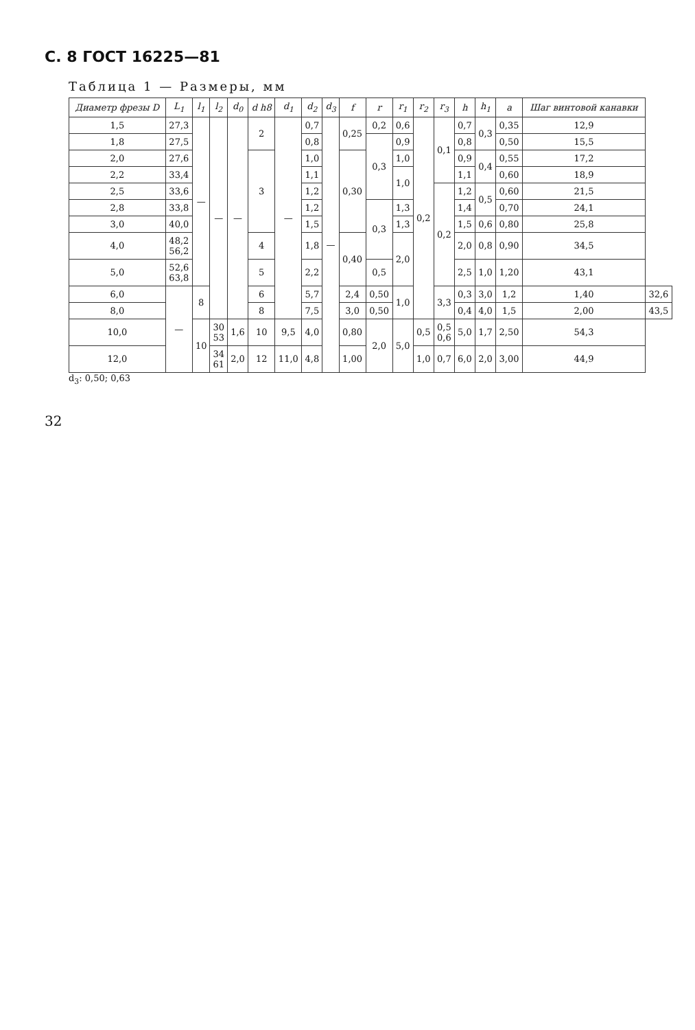С. 8 ГОСТ 16225—81
Таблица 1 — Размеры, мм
| Диаметр фрезы D | L<sub>1</sub> | l<sub>1</sub> | l<sub>2</sub> | d<sub>0</sub> | d h8 | d<sub>1</sub> | d<sub>2</sub> | d<sub>3</sub> | f | r | r<sub>1</sub> | r<sub>2</sub> | r<sub>3</sub> | h | h<sub>1</sub> | a | Шаг винтовой канавки | |
| --- | --- | --- | --- | --- | --- | --- | --- | --- | --- | --- | --- | --- | --- | --- | --- | --- | --- | --- |
| 1,5 | 27,3 | — | — | — | 2 | — | 0,7 | — | 0,25 | 0,2 | 0,6 | 0,2 | 0,1 | 0,7 | 0,3 | 0,35 | 12,9 | |
| 1,8 | 27,5 | | | | | | 0,8 | | | 0,3 | 0,9 | | | 0,8 | | 0,50 | 15,5 | |
| 2,0 | 27,6 | | | | 3 | | 1,0 | | 0,30 | | 1,0 | | | 0,9 | 0,4 | 0,55 | 17,2 | |
| 2,2 | 33,4 | | | | | | 1,1 | | | | 1,0 | | | 1,1 | | 0,60 | 18,9 | |
| 2,5 | 33,6 | | | | | | 1,2 | | | | | | 0,2 | 1,2 | 0,5 | 0,60 | 21,5 | |
| 2,8 | 33,8 | | | | | | 1,2 | | | 0,3 | 1,3 | | | 1,4 | | 0,70 | 24,1 | |
| 3,0 | 40,0 | | | | | | 1,5 | | | | 1,3 | | | 1,5 | 0,6 | 0,80 | 25,8 | |
| 4,0 | 48,2 56,2 | | | | 4 | | 1,8 | | 0,40 | | 2,0 | | | 2,0 | 0,8 | 0,90 | 34,5 | |
| 5,0 | 52,6 63,8 | | | | 5 | | 2,2 | | | 0,5 | | | | 2,5 | 1,0 | 1,20 | 43,1 | |
| 6,0 | — | 8 | | | 6 | | 5,7 | | 2,4 | 0,50 | 1,0 | | 3,3 | 0,3 | 3,0 | 1,2 | 1,40 | 32,6 |
| 8,0 | | | | | 8 | | 7,5 | | 3,0 | 0,50 | | | | 0,4 | 4,0 | 1,5 | 2,00 | 43,5 |
| 10,0 | | 10 | 30 53 | 1,6 | 10 | 9,5 | 4,0 | | 0,80 | 2,0 | 5,0 | 0,5 | 0,5 0,6 | 5,0 | 1,7 | 2,50 | 54,3 | |
| 12,0 | | | 34 61 | 2,0 | 12 | 11,0 | 4,8 | | 1,00 | | | 1,0 | 0,7 | 6,0 | 2,0 | 3,00 | 44,9 | |
d<sub>3</sub>: 0,50; 0,63
32